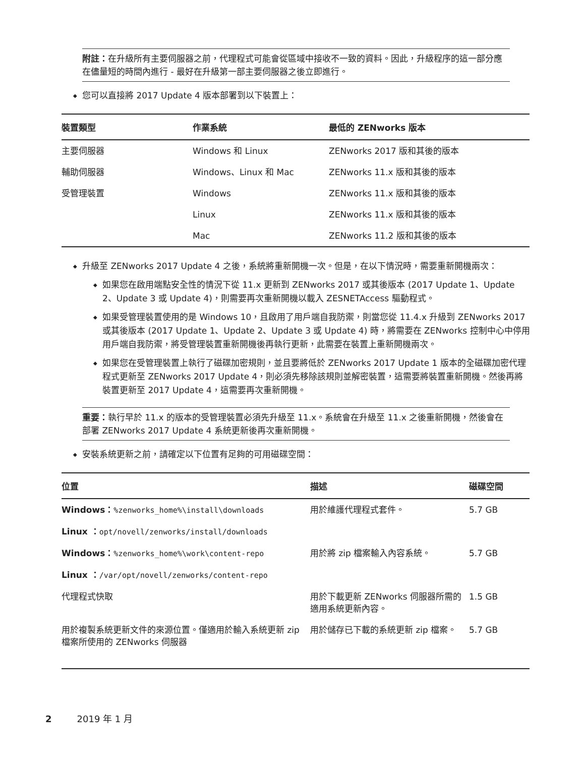附註：在升級所有主要伺服器之前，代理程式可能會從區域中接收不一致的資料。因此，升級程序的這一部分應在儘量短的時間內進行 - 最好在升級第一部主要伺服器之後立即進行。
您可以直接將 2017 Update 4 版本部署到以下裝置上：
| 裝置類型 | 作業系統 | 最低的 ZENworks 版本 |
| --- | --- | --- |
| 主要伺服器 | Windows 和 Linux | ZENworks 2017 版和其後的版本 |
| 輔助伺服器 | Windows、Linux 和 Mac | ZENworks 11.x 版和其後的版本 |
| 受管理裝置 | Windows | ZENworks 11.x 版和其後的版本 |
| | Linux | ZENworks 11.x 版和其後的版本 |
| | Mac | ZENworks 11.2 版和其後的版本 |
升級至 ZENworks 2017 Update 4 之後，系統將重新開機一次。但是，在以下情況時，需要重新開機兩次：
如果您在啟用端點安全性的情況下從 11.x 更新到 ZENworks 2017 或其後版本 (2017 Update 1、Update 2、Update 3 或 Update 4)，則需要再次重新開機以載入 ZESNETAccess 驅動程式。
如果受管理裝置使用的是 Windows 10，且啟用了用戶端自我防禦，則當您從 11.4.x 升級到 ZENworks 2017 或其後版本 (2017 Update 1、Update 2、Update 3 或 Update 4) 時，將需要在 ZENworks 控制中心中停用用戶端自我防禦，將受管理裝置重新開機後再執行更新，此需要在裝置上重新開機兩次。
如果您在受管理裝置上執行了磁碟加密規則，並且要將低於 ZENworks 2017 Update 1 版本的全磁碟加密代理程式更新至 ZENworks 2017 Update 4，則必須先移除該規則並解密裝置，這需要將裝置重新開機。然後再將裝置更新至 2017 Update 4，這需要再次重新開機。
重要：執行早於 11.x 的版本的受管理裝置必須先升級至 11.x。系統會在升級至 11.x 之後重新開機，然後會在部署 ZENworks 2017 Update 4 系統更新後再次重新開機。
安裝系統更新之前，請確定以下位置有足夠的可用磁碟空間：
| 位置 | 描述 | 磁碟空間 |
| --- | --- | --- |
| Windows： %zenworks_home%\install\downloads | 用於維護代理程式套件。 | 5.7 GB |
| Linux ： opt/novell/zenworks/install/downloads | | |
| Windows： %zenworks_home%\work\content-repo | 用於將 zip 檔案輸入內容系統。 | 5.7 GB |
| Linux ： /var/opt/novell/zenworks/content-repo | | |
| 代理程式快取 | 用於下載更新 ZENworks 伺服器所需的適用系統更新內容。 | 1.5 GB |
| 用於複製系統更新文件的來源位置。僅適用於輸入系統更新 zip 檔案所使用的 ZENworks 伺服器 | 用於儲存已下載的系統更新 zip 檔案。 | 5.7 GB |
2 2019 年 1 月